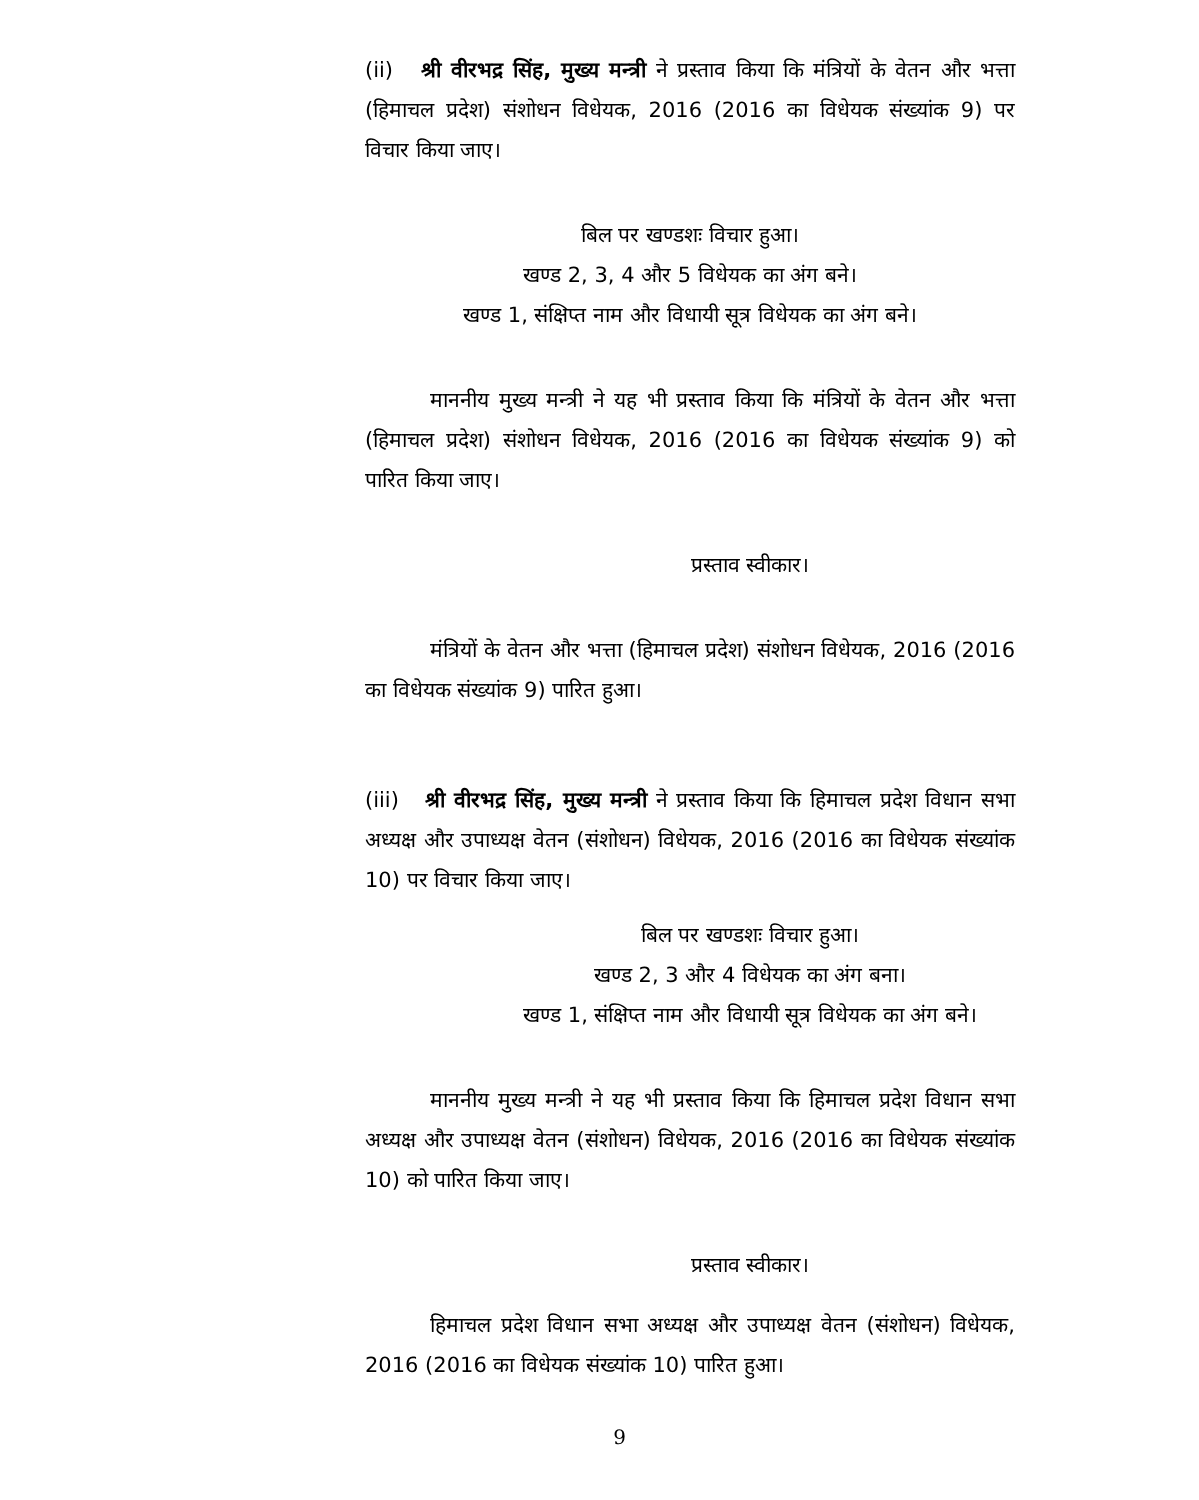(ii) श्री वीरभद्र सिंह, मुख्य मन्त्री ने प्रस्ताव किया कि मंत्रियों के वेतन और भत्ता (हिमाचल प्रदेश) संशोधन विधेयक, 2016 (2016 का विधेयक संख्यांक 9) पर विचार किया जाए।
बिल पर खण्डशः विचार हुआ।
खण्ड 2, 3, 4 और 5 विधेयक का अंग बने।
खण्ड 1, संक्षिप्त नाम और विधायी सूत्र विधेयक का अंग बने।
माननीय मुख्य मन्त्री ने यह भी प्रस्ताव किया कि मंत्रियों के वेतन और भत्ता (हिमाचल प्रदेश) संशोधन विधेयक, 2016 (2016 का विधेयक संख्यांक 9) को पारित किया जाए।
प्रस्ताव स्वीकार।
मंत्रियों के वेतन और भत्ता (हिमाचल प्रदेश) संशोधन विधेयक, 2016 (2016 का विधेयक संख्यांक 9) पारित हुआ।
(iii) श्री वीरभद्र सिंह, मुख्य मन्त्री ने प्रस्ताव किया कि हिमाचल प्रदेश विधान सभा अध्यक्ष और उपाध्यक्ष वेतन (संशोधन) विधेयक, 2016 (2016 का विधेयक संख्यांक 10) पर विचार किया जाए।
बिल पर खण्डशः विचार हुआ।
खण्ड 2, 3 और 4 विधेयक का अंग बना।
खण्ड 1, संक्षिप्त नाम और विधायी सूत्र विधेयक का अंग बने।
माननीय मुख्य मन्त्री ने यह भी प्रस्ताव किया कि हिमाचल प्रदेश विधान सभा अध्यक्ष और उपाध्यक्ष वेतन (संशोधन) विधेयक, 2016 (2016 का विधेयक संख्यांक 10) को पारित किया जाए।
प्रस्ताव स्वीकार।
हिमाचल प्रदेश विधान सभा अध्यक्ष और उपाध्यक्ष वेतन (संशोधन) विधेयक, 2016 (2016 का विधेयक संख्यांक 10) पारित हुआ।
9